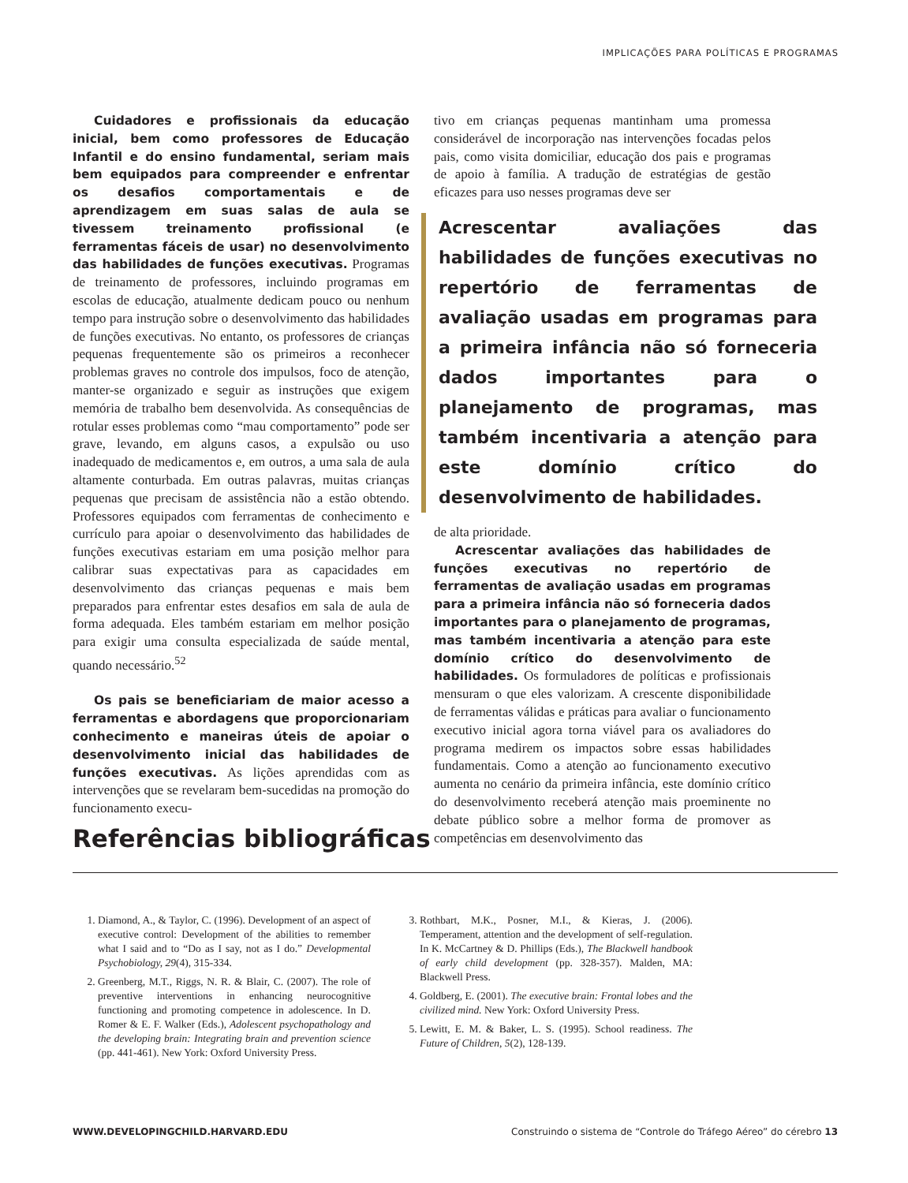IMPLICAÇÕES PARA POLÍTICAS E PROGRAMAS
Cuidadores e profissionais da educação inicial, bem como professores de Educação Infantil e do ensino fundamental, seriam mais bem equipados para compreender e enfrentar os desafios comportamentais e de aprendizagem em suas salas de aula se tivessem treinamento profissional (e ferramentas fáceis de usar) no desenvolvimento das habilidades de funções executivas. Programas de treinamento de professores, incluindo programas em escolas de educação, atualmente dedicam pouco ou nenhum tempo para instrução sobre o desenvolvimento das habilidades de funções executivas. No entanto, os professores de crianças pequenas frequentemente são os primeiros a reconhecer problemas graves no controle dos impulsos, foco de atenção, manter-se organizado e seguir as instruções que exigem memória de trabalho bem desenvolvida. As consequências de rotular esses problemas como “mau comportamento” pode ser grave, levando, em alguns casos, a expulsão ou uso inadequado de medicamentos e, em outros, a uma sala de aula altamente conturbada. Em outras palavras, muitas crianças pequenas que precisam de assistência não a estão obtendo. Professores equipados com ferramentas de conhecimento e currículo para apoiar o desenvolvimento das habilidades de funções executivas estariam em uma posição melhor para calibrar suas expectativas para as capacidades em desenvolvimento das crianças pequenas e mais bem preparados para enfrentar estes desafios em sala de aula de forma adequada. Eles também estariam em melhor posição para exigir uma consulta especializada de saúde mental, quando necessário.<sup>52</sup>
Os pais se beneficiariam de maior acesso a ferramentas e abordagens que proporcionariam conhecimento e maneiras úteis de apoiar o desenvolvimento inicial das habilidades de funções executivas. As lições aprendidas com as intervenções que se revelaram bem-sucedidas na promoção do funcionamento execu-
tivo em crianças pequenas mantinham uma promessa considerável de incorporação nas intervenções focadas pelos pais, como visita domiciliar, educação dos pais e programas de apoio à família. A tradução de estratégias de gestão eficazes para uso nesses programas deve ser
Acrescentar avaliações das habilidades de funções executivas no repertório de ferramentas de avaliação usadas em programas para a primeira infância não só forneceria dados importantes para o planejamento de programas, mas também incentivaria a atenção para este domínio crítico do desenvolvimento de habilidades.
de alta prioridade.
Acrescentar avaliações das habilidades de funções executivas no repertório de ferramentas de avaliação usadas em programas para a primeira infância não só forneceria dados importantes para o planejamento de programas, mas também incentivaria a atenção para este domínio crítico do desenvolvimento de habilidades. Os formuladores de políticas e profissionais mensuram o que eles valorizam. A crescente disponibilidade de ferramentas válidas e práticas para avaliar o funcionamento executivo inicial agora torna viável para os avaliadores do programa medirem os impactos sobre essas habilidades fundamentais. Como a atenção ao funcionamento executivo aumenta no cenário da primeira infância, este domínio crítico do desenvolvimento receberá atenção mais proeminente no debate público sobre a melhor forma de promover as competências em desenvolvimento das
Referências bibliográficas
1. Diamond, A., & Taylor, C. (1996). Development of an aspect of executive control: Development of the abilities to remember what I said and to “Do as I say, not as I do.” Developmental Psychobiology, 29(4), 315-334.
2. Greenberg, M.T., Riggs, N. R. & Blair, C. (2007). The role of preventive interventions in enhancing neurocognitive functioning and promoting competence in adolescence. In D. Romer & E. F. Walker (Eds.), Adolescent psychopathology and the developing brain: Integrating brain and prevention science (pp. 441-461). New York: Oxford University Press.
3. Rothbart, M.K., Posner, M.I., & Kieras, J. (2006). Temperament, attention and the development of self-regulation. In K. McCartney & D. Phillips (Eds.), The Blackwell handbook of early child development (pp. 328-357). Malden, MA: Blackwell Press.
4. Goldberg, E. (2001). The executive brain: Frontal lobes and the civilized mind. New York: Oxford University Press.
5. Lewitt, E. M. & Baker, L. S. (1995). School readiness. The Future of Children, 5(2), 128-139.
WWW.DEVELOPINGCHILD.HARVARD.EDU Construindo o sistema de “Controle do Tráfego Aéreo” do cérebro 13